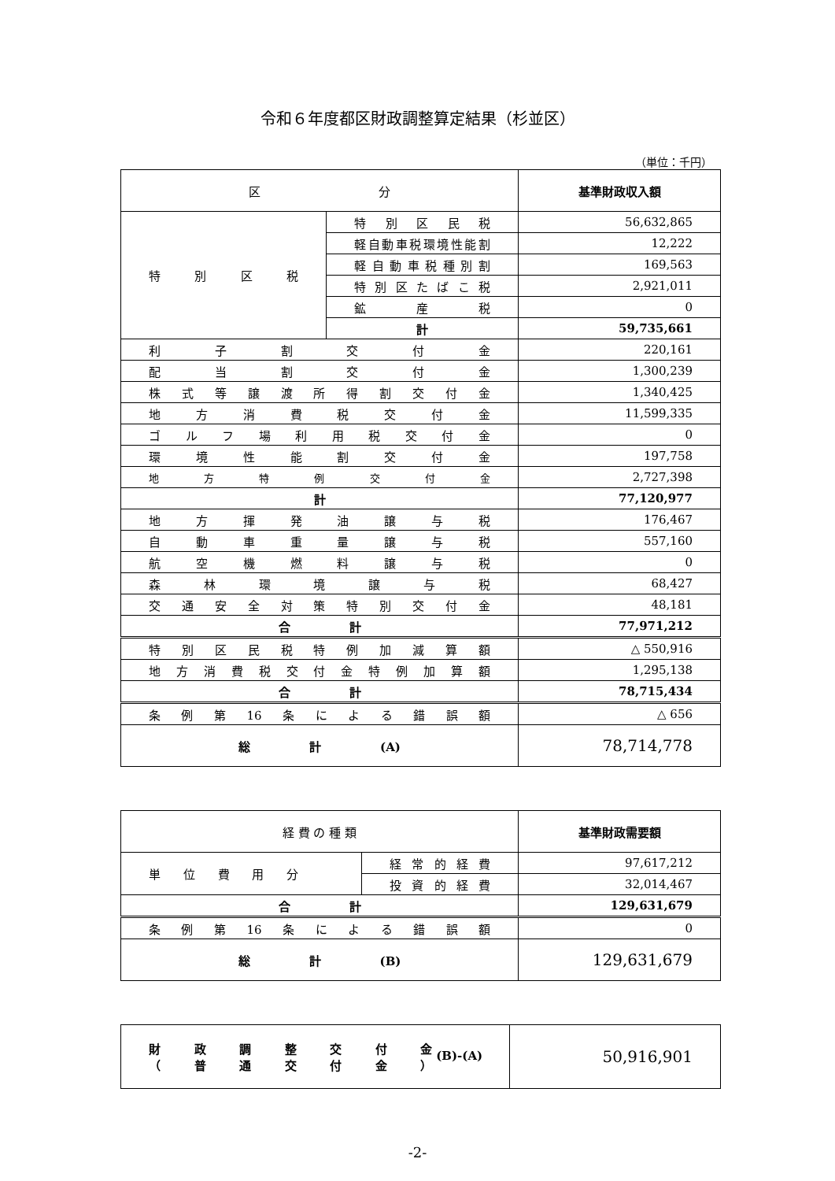令和６年度都区財政調整算定結果（杉並区）
（単位：千円）
| 区 分 | | 基準財政収入額 |
| 特別区税 | 特別区民税 | 56,632,865 |
| | 軽自動車税環境性能割 | 12,222 |
| | 軽自動車税種別割 | 169,563 |
| | 特別区たばこ税 | 2,921,011 |
| | 鉱産税 | 0 |
| | 計 | 59,735,661 |
| 利子割交付金 | | 220,161 |
| 配当割交付金 | | 1,300,239 |
| 株式等譲渡所得割交付金 | | 1,340,425 |
| 地方消費税交付金 | | 11,599,335 |
| ゴルフ場利用税交付金 | | 0 |
| 環境性能割交付金 | | 197,758 |
| 地方特例交付金 | | 2,727,398 |
| 計 | | 77,120,977 |
| 地方揮発油譲与税 | | 176,467 |
| 自動車重量譲与税 | | 557,160 |
| 航空機燃料譲与税 | | 0 |
| 森林環境譲与税 | | 68,427 |
| 交通安全対策特別交付金 | | 48,181 |
| 合 計 | | 77,971,212 |
| 特別区民税特例加減算額 | | △ 550,916 |
| 地方消費税交付金特例加算額 | | 1,295,138 |
| 合 計 | | 78,715,434 |
| 条例第16条による錯誤額 | | △ 656 |
| 総 計 (A) | | 78,714,778 |
| 経 費 の 種 類 | | 基準財政需要額 |
| 単位費用分 | 経常的経費 | 97,617,212 |
| | 投資的経費 | 32,014,467 |
| 合 計 | | 129,631,679 |
| 条例第16条による錯誤額 | | 0 |
| 総 計 (B) | | 129,631,679 |
| 財政調整交付金 （普通交付金） (B)-(A) | 50,916,901 |
-2-